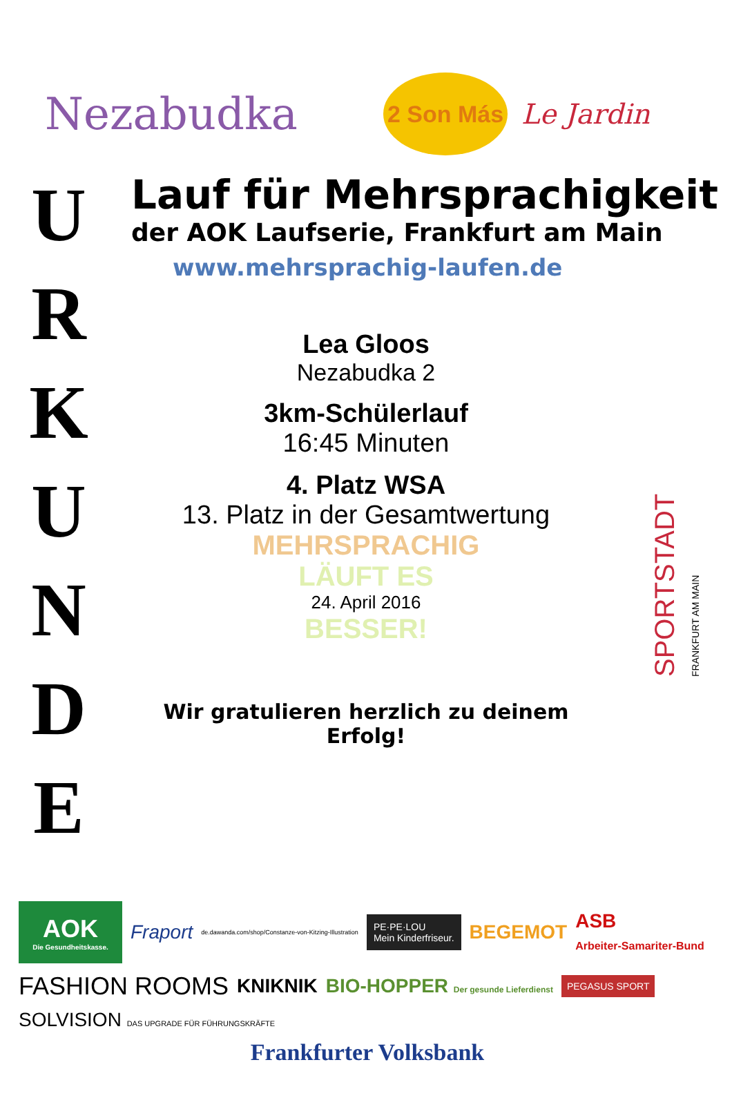Nezabudka
2 Son Más
Le Jardin
U
R
K
U
N
D
E
Lauf für Mehrsprachigkeit
der AOK Laufserie, Frankfurt am Main
www.mehrsprachig-laufen.de
Lea Gloos
Nezabudka 2
3km-Schülerlauf
16:45 Minuten
4. Platz WSA
13. Platz in der Gesamtwertung
MEHRSPRACHIG
LÄUFT ES
24. April 2016
BESSER!
Wir gratulieren herzlich zu deinem Erfolg!
SPORTSTADT FRANKFURT AM MAIN
AOK
Die Gesundheitskasse.
Fraport de.dawanda.com/shop/Constanze-von-Kitzing-Illustration PE·PE·LOU
Mein Kinderfriseur. BEGEMOT ASB
Arbeiter-Samariter-Bund FASHION ROOMS KNIKNIK BIO-HOPPER Der gesunde Lieferdienst PEGASUS SPORT SOLVISION DAS UPGRADE FÜR FÜHRUNGSKRÄFTE
Frankfurter Volksbank